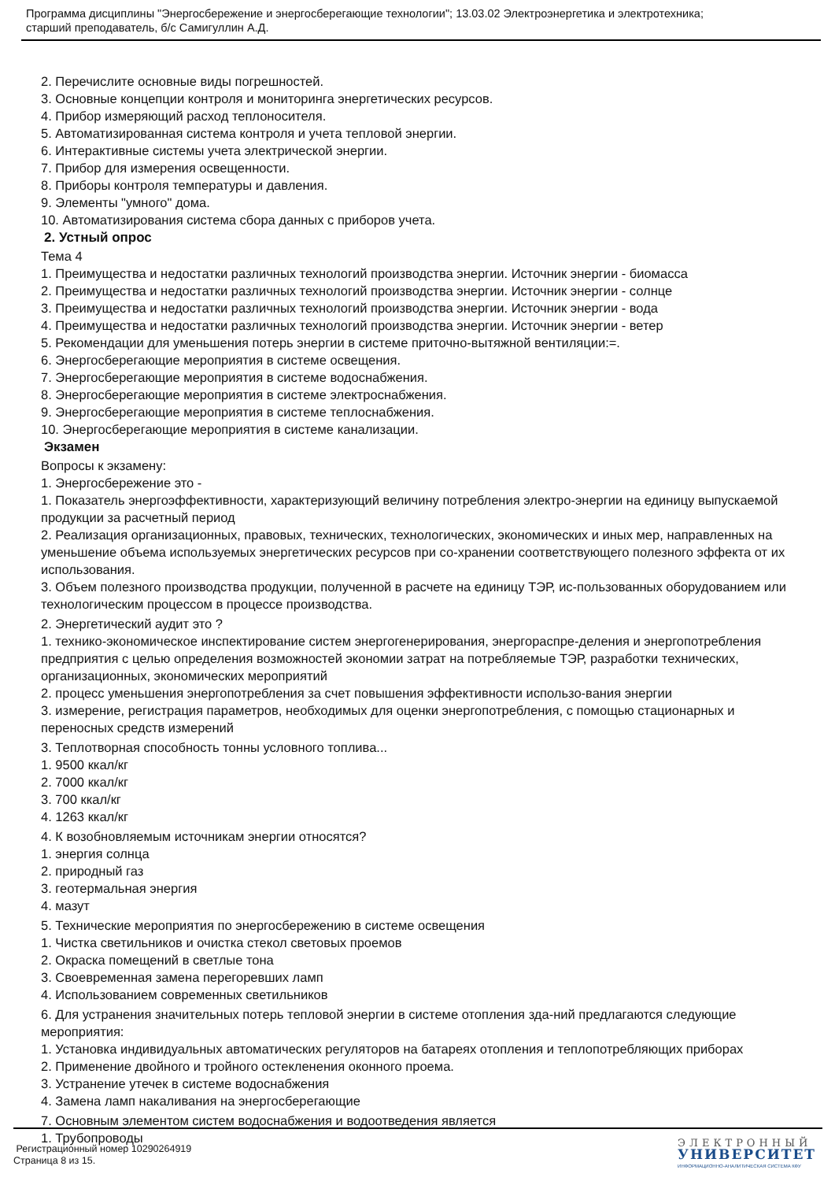Программа дисциплины "Энергосбережение и энергосберегающие технологии"; 13.03.02 Электроэнергетика и электротехника;
старший преподаватель, б/с Самигуллин А.Д.
2. Перечислите основные виды погрешностей.
3. Основные концепции контроля и мониторинга энергетических ресурсов.
4. Прибор измеряющий расход теплоносителя.
5. Автоматизированная система контроля и учета тепловой энергии.
6. Интерактивные системы учета электрической энергии.
7. Прибор для измерения освещенности.
8. Приборы контроля температуры и давления.
9. Элементы "умного" дома.
10. Автоматизирования система сбора данных с приборов учета.
2. Устный опрос
Тема 4
1. Преимущества и недостатки различных технологий производства энергии. Источник энергии - биомасса
2. Преимущества и недостатки различных технологий производства энергии. Источник энергии - солнце
3. Преимущества и недостатки различных технологий производства энергии. Источник энергии - вода
4. Преимущества и недостатки различных технологий производства энергии. Источник энергии - ветер
5. Рекомендации для уменьшения потерь энергии в системе приточно-вытяжной вентиляции:=.
6. Энергосберегающие мероприятия в системе освещения.
7. Энергосберегающие мероприятия в системе водоснабжения.
8. Энергосберегающие мероприятия в системе электроснабжения.
9. Энергосберегающие мероприятия в системе теплоснабжения.
10. Энергосберегающие мероприятия в системе канализации.
Экзамен
Вопросы к экзамену:
1. Энергосбережение это -
1. Показатель энергоэффективности, характеризующий величину потребления электро-энергии на единицу выпускаемой продукции за расчетный период
2. Реализация организационных, правовых, технических, технологических, экономических и иных мер, направленных на уменьшение объема используемых энергетических ресурсов при со-хранении соответствующего полезного эффекта от их использования.
3. Объем полезного производства продукции, полученной в расчете на единицу ТЭР, ис-пользованных оборудованием или технологическим процессом в процессе производства.
2. Энергетический аудит это ?
1. технико-экономическое инспектирование систем энергогенерирования, энергораспре-деления и энергопотребления предприятия с целью определения возможностей экономии затрат на потребляемые ТЭР, разработки технических, организационных, экономических мероприятий
2. процесс уменьшения энергопотребления за счет повышения эффективности использо-вания энергии
3. измерение, регистрация параметров, необходимых для оценки энергопотребления, с помощью стационарных и переносных средств измерений
3. Теплотворная способность тонны условного топлива...
1. 9500 ккал/кг
2. 7000 ккал/кг
3. 700 ккал/кг
4. 1263 ккал/кг
4. К возобновляемым источникам энергии относятся?
1. энергия солнца
2. природный газ
3. геотермальная энергия
4. мазут
5. Технические мероприятия по энергосбережению в системе освещения
1. Чистка светильников и очистка стекол световых проемов
2. Окраска помещений в светлые тона
3. Своевременная замена перегоревших ламп
4. Использованием современных светильников
6. Для устранения значительных потерь тепловой энергии в системе отопления зда-ний предлагаются следующие мероприятия:
1. Установка индивидуальных автоматических регуляторов на батареях отопления и теплопотребляющих приборах
2. Применение двойного и тройного остекленения оконного проема.
3. Устранение утечек в системе водоснабжения
4. Замена ламп накаливания на энергосберегающие
7. Основным элементом систем водоснабжения и водоотведения является
1. Трубопроводы
Регистрационный номер 10290264919
Страница 8 из 15.
ЭЛЕКТРОННЫЙ
УНИВЕРСИТЕТ
ИНФОРМАЦИОННО-АНАЛИТИЧЕСКАЯ СИСТЕМА КФУ